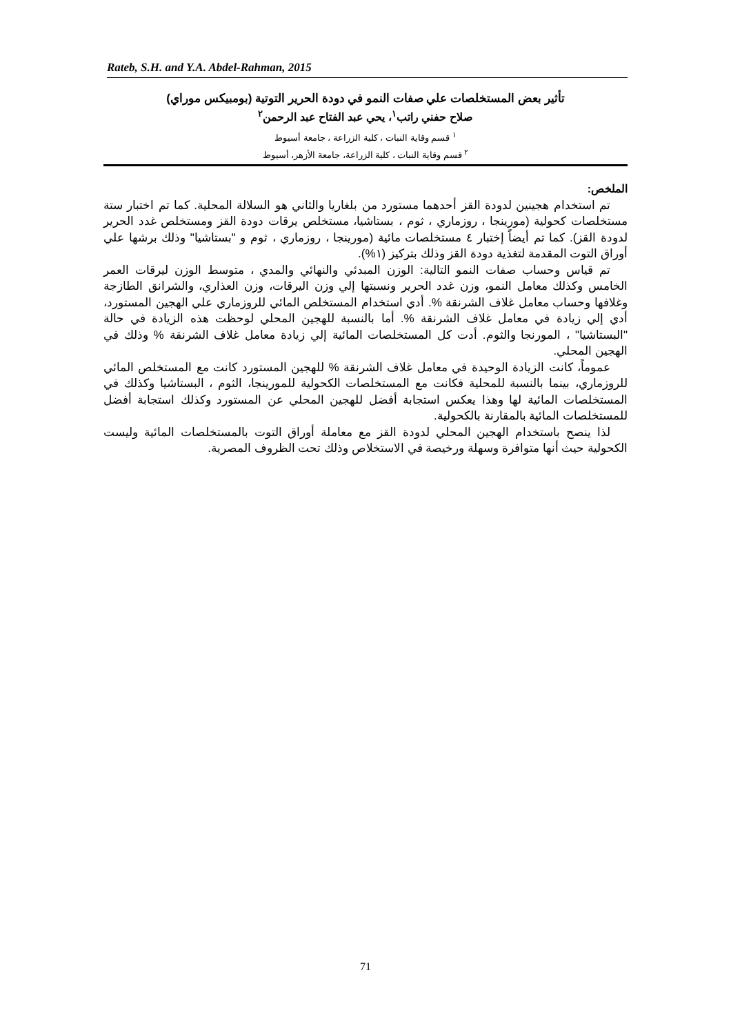Rateb, S.H. and Y.A. Abdel-Rahman, 2015
تأثير بعض المستخلصات علي صفات النمو في دودة الحرير التوتية (بومبيكس موراي)
صلاح حفني راتب<sup>١</sup>، يحي عبد الفتاح عبد الرحمن<sup>٢</sup>
<sup>١</sup> قسم وقاية النبات ، كلية الزراعة ، جامعة أسيوط
<sup>٢</sup> قسم وقاية النبات ، كلية الزراعة، جامعة الأزهر، أسيوط
الملخص:
تم استخدام هجينين لدودة القز أحدهما مستورد من بلغاريا والثاني هو السلالة المحلية. كما تم اختبار ستة مستخلصات كحولية (مورينجا ، روزماري ، ثوم ، بستاشيا، مستخلص يرقات دودة القز ومستخلص غدد الحرير لدودة القز). كما تم أيضاً إختبار ٤ مستخلصات مائية (مورينجا ، روزماري ، ثوم و "بستاشيا" وذلك برشها علي أوراق التوت المقدمة لتغذية دودة القز وذلك بتركيز (١%).
تم قياس وحساب صفات النمو التالية: الوزن المبدئي والنهائي والمدي ، متوسط الوزن ليرقات العمر الخامس وكذلك معامل النمو، وزن غدد الحرير ونسبتها إلي وزن اليرقات، وزن العذاري، والشرانق الطازجة وغلافها وحساب معامل غلاف الشرنقة %. أدي استخدام المستخلص المائي للروزماري علي الهجين المستورد، أدي إلي زيادة في معامل غلاف الشرنقة %. أما بالنسبة للهجين المحلي لوحظت هذه الزيادة في حالة "البستاشيا" ، المورنجا والثوم. أدت كل المستخلصات المائية إلي زيادة معامل غلاف الشرنقة % وذلك في الهجين المحلي.
عموماً، كانت الزيادة الوحيدة في معامل غلاف الشرنقة % للهجين المستورد كانت مع المستخلص المائي للروزماري، بينما بالنسبة للمحلية فكانت مع المستخلصات الكحولية للمورينجا، الثوم ، البستاشيا وكذلك في المستخلصات المائية لها وهذا يعكس استجابة أفضل للهجين المحلي عن المستورد وكذلك استجابة أفضل للمستخلصات المائية بالمقارنة بالكحولية.
لذا ينصح باستخدام الهجين المحلي لدودة القز مع معاملة أوراق التوت بالمستخلصات المائية وليست الكحولية حيث أنها متوافرة وسهلة ورخيصة في الاستخلاص وذلك تحت الظروف المصرية.
71